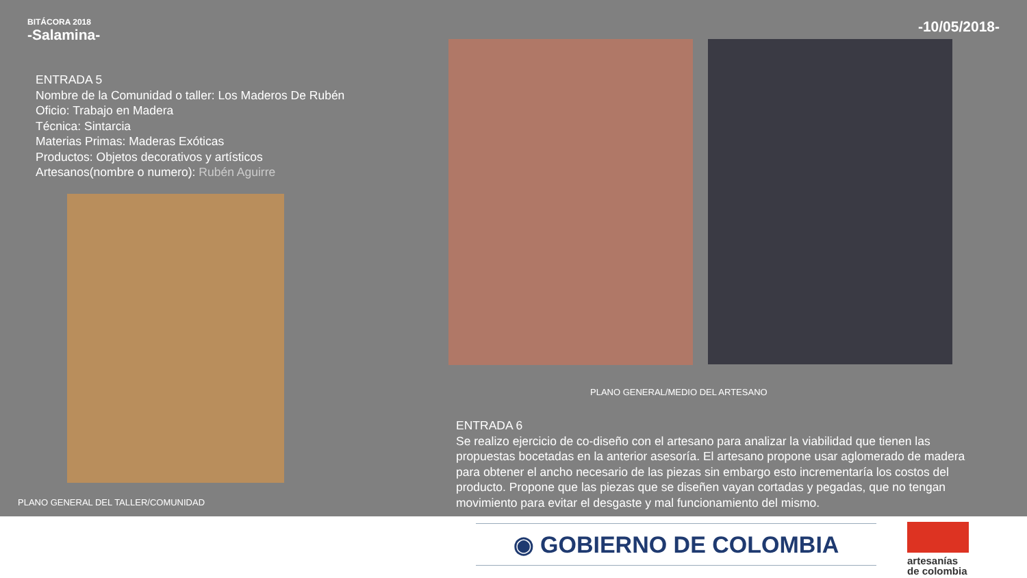BITÁCORA 2018
-Salamina-
-10/05/2018-
ENTRADA 5
Nombre de la Comunidad o taller: Los Maderos De Rubén
Oficio: Trabajo en Madera
Técnica: Sintarcia
Materias Primas: Maderas Exóticas
Productos: Objetos decorativos y artísticos
Artesanos(nombre o numero): Rubén Aguirre
PLANO GENERAL/MEDIO DEL ARTESANO
PLANO GENERAL DEL TALLER/COMUNIDAD
ENTRADA 6
Se realizo ejercicio de co-diseño con el artesano para analizar la viabilidad que tienen las propuestas bocetadas en la anterior asesoría. El artesano propone usar aglomerado de madera para obtener el ancho necesario de las piezas sin embargo esto incrementaría los costos del producto. Propone que las piezas que se diseñen vayan cortadas y pegadas, que no tengan movimiento para evitar el desgaste y mal funcionamiento del mismo.
◉ GOBIERNO DE COLOMBIA
artesanías
de colombia